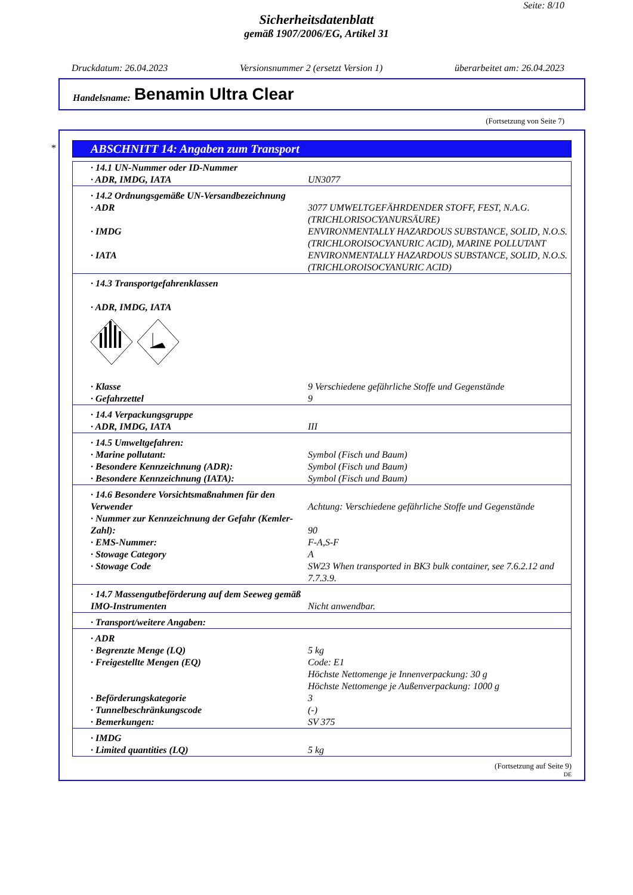Seite: 8/10
Sicherheitsdatenblatt
gemäß 1907/2006/EG, Artikel 31
Druckdatum: 26.04.2023 Versionsnummer 2 (ersetzt Version 1) überarbeitet am: 26.04.2023
Handelsname: Benamin Ultra Clear
(Fortsetzung von Seite 7)
*
ABSCHNITT 14: Angaben zum Transport
| · 14.1 UN-Nummer oder ID-Nummer | |
| · ADR, IMDG, IATA | UN3077 |
| · 14.2 Ordnungsgemäße UN-Versandbezeichnung | |
| · ADR | 3077 UMWELTGEFÄHRDENDER STOFF, FEST, N.A.G. (TRICHLORISOCYANURSÄURE) |
| · IMDG | ENVIRONMENTALLY HAZARDOUS SUBSTANCE, SOLID, N.O.S. (TRICHLOROISOCYANURIC ACID), MARINE POLLUTANT |
| · IATA | ENVIRONMENTALLY HAZARDOUS SUBSTANCE, SOLID, N.O.S. (TRICHLOROISOCYANURIC ACID) |
| · 14.3 Transportgefahrenklassen · ADR, IMDG, IATA | |
| · Klasse | 9 Verschiedene gefährliche Stoffe und Gegenstände |
| · Gefahrzettel | 9 |
| · 14.4 Verpackungsgruppe | |
| · ADR, IMDG, IATA | III |
| · 14.5 Umweltgefahren: | |
| · Marine pollutant: | Symbol (Fisch und Baum) |
| · Besondere Kennzeichnung (ADR): | Symbol (Fisch und Baum) |
| · Besondere Kennzeichnung (IATA): | Symbol (Fisch und Baum) |
| · 14.6 Besondere Vorsichtsmaßnahmen für den Verwender | Achtung: Verschiedene gefährliche Stoffe und Gegenstände |
| · Nummer zur Kennzeichnung der Gefahr (Kemler-Zahl): | 90 |
| · EMS-Nummer: | F-A,S-F |
| · Stowage Category | A |
| · Stowage Code | SW23 When transported in BK3 bulk container, see 7.6.2.12 and 7.7.3.9. |
| · 14.7 Massengutbeförderung auf dem Seeweg gemäß IMO-Instrumenten | Nicht anwendbar. |
| · Transport/weitere Angaben: | |
| · ADR | |
| · Begrenzte Menge (LQ) | 5 kg |
| · Freigestellte Mengen (EQ) | Code: E1 Höchste Nettomenge je Innenverpackung: 30 g Höchste Nettomenge je Außenverpackung: 1000 g |
| · Beförderungskategorie | 3 |
| · Tunnelbeschränkungscode | (-) |
| · Bemerkungen: | SV 375 |
| · IMDG | |
| · Limited quantities (LQ) | 5 kg |
(Fortsetzung auf Seite 9)
DE